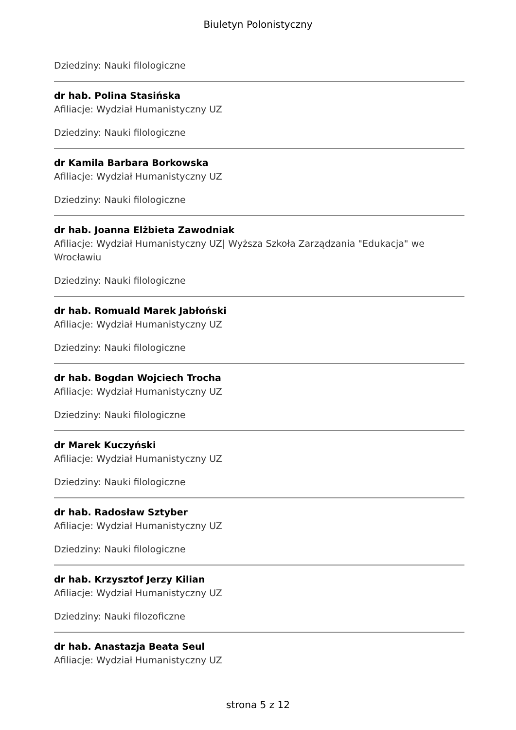Biuletyn Polonistyczny
Dziedziny: Nauki filologiczne
dr hab. Polina Stasińska
Afiliacje: Wydział Humanistyczny UZ
Dziedziny: Nauki filologiczne
dr Kamila Barbara Borkowska
Afiliacje: Wydział Humanistyczny UZ
Dziedziny: Nauki filologiczne
dr hab. Joanna Elżbieta Zawodniak
Afiliacje: Wydział Humanistyczny UZ| Wyższa Szkoła Zarządzania "Edukacja" we Wrocławiu
Dziedziny: Nauki filologiczne
dr hab. Romuald Marek Jabłoński
Afiliacje: Wydział Humanistyczny UZ
Dziedziny: Nauki filologiczne
dr hab. Bogdan Wojciech Trocha
Afiliacje: Wydział Humanistyczny UZ
Dziedziny: Nauki filologiczne
dr Marek Kuczyński
Afiliacje: Wydział Humanistyczny UZ
Dziedziny: Nauki filologiczne
dr hab. Radosław Sztyber
Afiliacje: Wydział Humanistyczny UZ
Dziedziny: Nauki filologiczne
dr hab. Krzysztof Jerzy Kilian
Afiliacje: Wydział Humanistyczny UZ
Dziedziny: Nauki filozoficzne
dr hab. Anastazja Beata Seul
Afiliacje: Wydział Humanistyczny UZ
strona 5 z 12